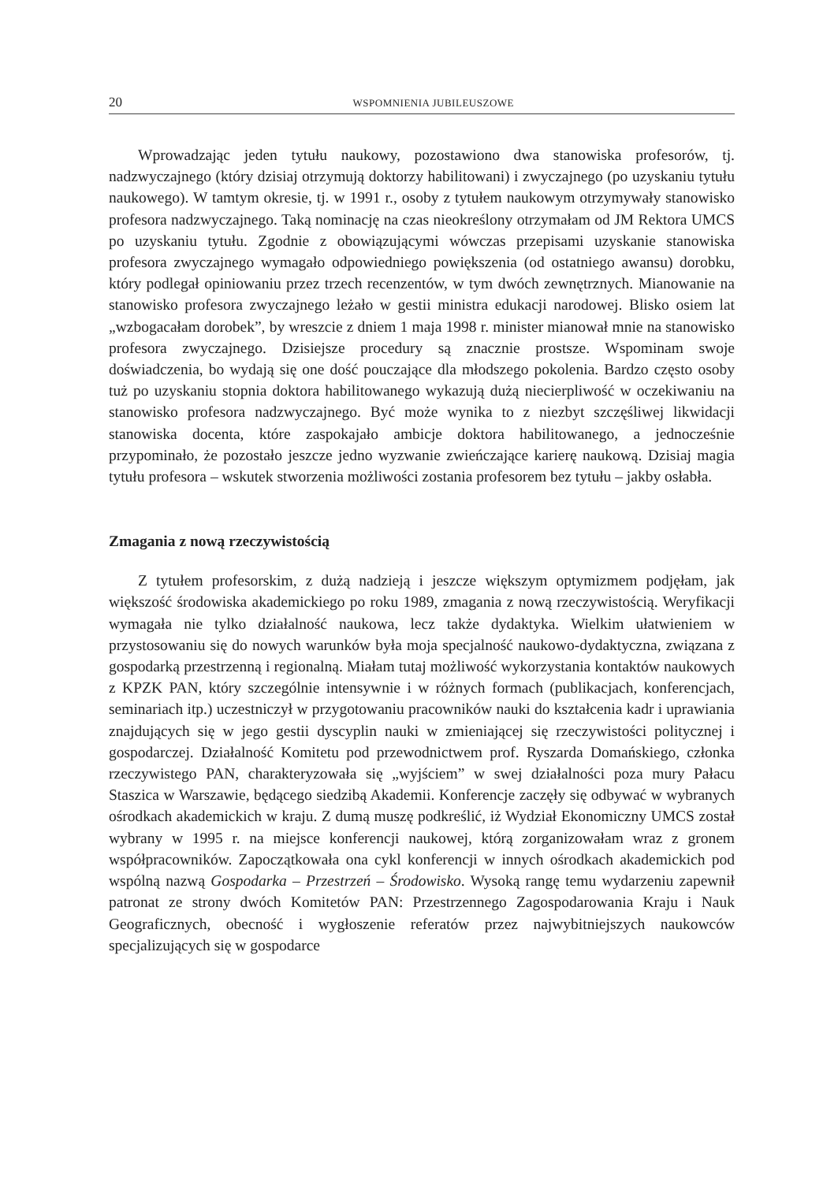20 WSPOMNIENIA JUBILEUSZOWE
Wprowadzając jeden tytułu naukowy, pozostawiono dwa stanowiska profesorów, tj. nadzwyczajnego (który dzisiaj otrzymują doktorzy habilitowani) i zwyczajnego (po uzyskaniu tytułu naukowego). W tamtym okresie, tj. w 1991 r., osoby z tytułem naukowym otrzymywały stanowisko profesora nadzwyczajnego. Taką nominację na czas nieokreślony otrzymałam od JM Rektora UMCS po uzyskaniu tytułu. Zgodnie z obowiązującymi wówczas przepisami uzyskanie stanowiska profesora zwyczajnego wymagało odpowiedniego powiększenia (od ostatniego awansu) dorobku, który podlegał opiniowaniu przez trzech recenzentów, w tym dwóch zewnętrznych. Mianowanie na stanowisko profesora zwyczajnego leżało w gestii ministra edukacji narodowej. Blisko osiem lat „wzbogacałam dorobek”, by wreszcie z dniem 1 maja 1998 r. minister mianował mnie na stanowisko profesora zwyczajnego. Dzisiejsze procedury są znacznie prostsze. Wspominam swoje doświadczenia, bo wydają się one dość pouczające dla młodszego pokolenia. Bardzo często osoby tuż po uzyskaniu stopnia doktora habilitowanego wykazują dużą niecierpliwość w oczekiwaniu na stanowisko profesora nadzwyczajnego. Być może wynika to z niezbyt szczęśliwej likwidacji stanowiska docenta, które zaspokajało ambicje doktora habilitowanego, a jednocześnie przypominało, że pozostało jeszcze jedno wyzwanie zwieńczające karierę naukową. Dzisiaj magia tytułu profesora – wskutek stworzenia możliwości zostania profesorem bez tytułu – jakby osłabła.
Zmagania z nową rzeczywistością
Z tytułem profesorskim, z dużą nadzieją i jeszcze większym optymizmem podjęłam, jak większość środowiska akademickiego po roku 1989, zmagania z nową rzeczywistością. Weryfikacji wymagała nie tylko działalność naukowa, lecz także dydaktyka. Wielkim ułatwieniem w przystosowaniu się do nowych warunków była moja specjalność naukowo-dydaktyczna, związana z gospodarką przestrzenną i regionalną. Miałam tutaj możliwość wykorzystania kontaktów naukowych z KPZK PAN, który szczególnie intensywnie i w różnych formach (publikacjach, konferencjach, seminariach itp.) uczestniczył w przygotowaniu pracowników nauki do kształcenia kadr i uprawiania znajdujących się w jego gestii dyscyplin nauki w zmieniającej się rzeczywistości politycznej i gospodarczej. Działalność Komitetu pod przewodnictwem prof. Ryszarda Domańskiego, członka rzeczywistego PAN, charakteryzowała się „wyjściem” w swej działalności poza mury Pałacu Staszica w Warszawie, będącego siedzibą Akademii. Konferencje zaczęły się odbywać w wybranych ośrodkach akademickich w kraju. Z dumą muszę podkreślić, iż Wydział Ekonomiczny UMCS został wybrany w 1995 r. na miejsce konferencji naukowej, którą zorganizowałam wraz z gronem współpracowników. Zapoczątkowała ona cykl konferencji w innych ośrodkach akademickich pod wspólną nazwą Gospodarka – Przestrzeń – Środowisko. Wysoką rangę temu wydarzeniu zapewnił patronat ze strony dwóch Komitetów PAN: Przestrzennego Zagospodarowania Kraju i Nauk Geograficznych, obecność i wygłoszenie referatów przez najwybitniejszych naukowców specjalizujących się w gospodarce